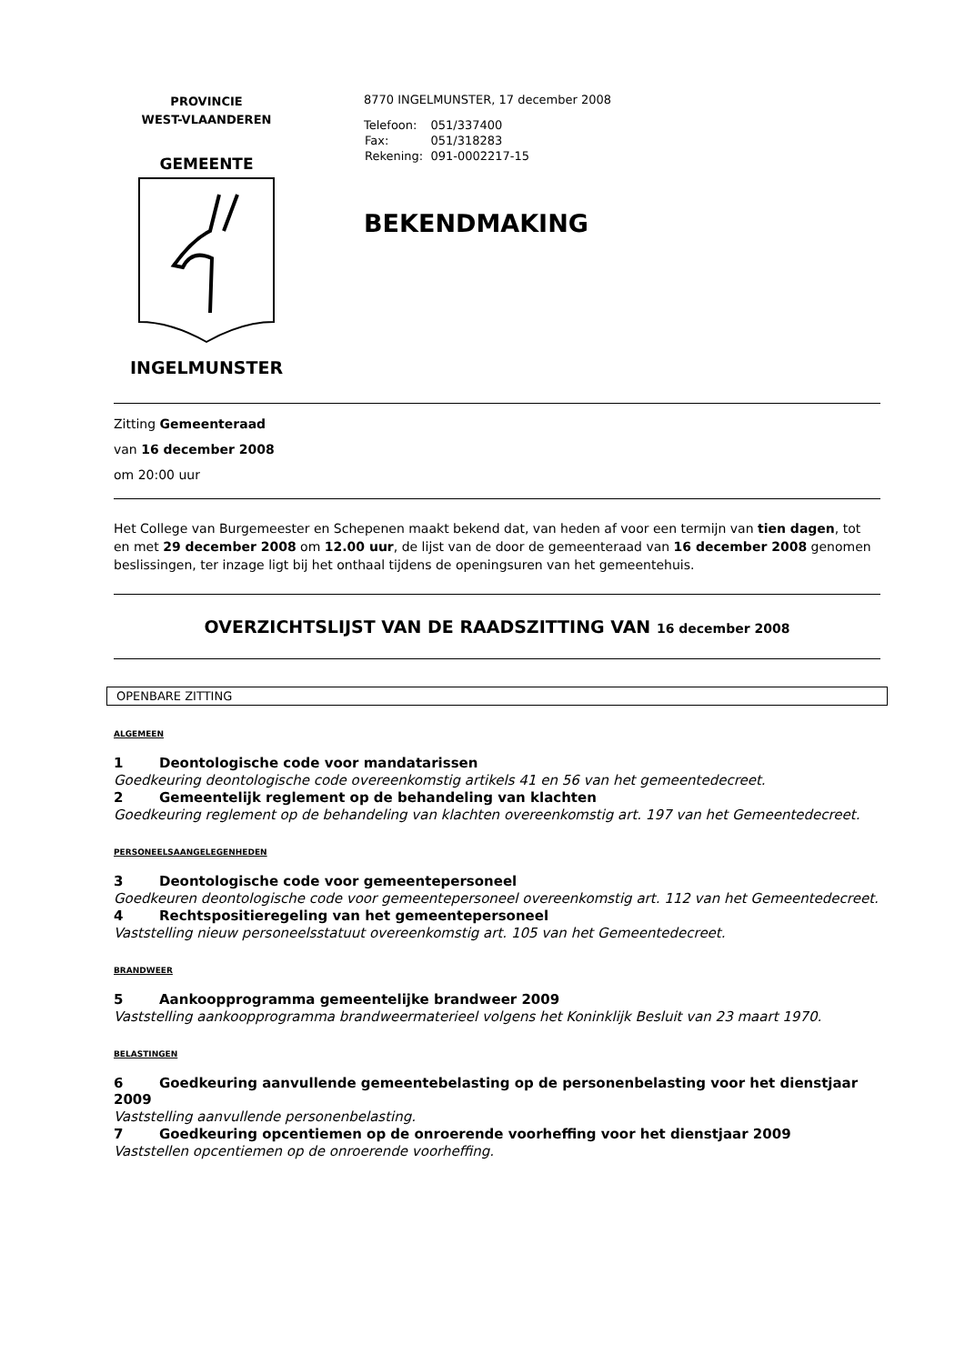PROVINCIE
WEST-VLAANDEREN
GEMEENTE
INGELMUNSTER
8770 INGELMUNSTER, 17 december 2008
| Telefoon: | 051/337400 |
| Fax: | 051/318283 |
| Rekening: | 091-0002217-15 |
BEKENDMAKING
Zitting Gemeenteraad
van 16 december 2008
om 20:00 uur
Het College van Burgemeester en Schepenen maakt bekend dat, van heden af voor een termijn van tien dagen, tot en met 29 december 2008 om 12.00 uur, de lijst van de door de gemeenteraad van 16 december 2008 genomen beslissingen, ter inzage ligt bij het onthaal tijdens de openingsuren van het gemeentehuis.
OVERZICHTSLIJST VAN DE RAADSZITTING VAN 16 december 2008
OPENBARE ZITTING
ALGEMEEN
1 Deontologische code voor mandatarissen
Goedkeuring deontologische code overeenkomstig artikels 41 en 56 van het gemeentedecreet.
2 Gemeentelijk reglement op de behandeling van klachten
Goedkeuring reglement op de behandeling van klachten overeenkomstig art. 197 van het Gemeentedecreet.
PERSONEELSAANGELEGENHEDEN
3 Deontologische code voor gemeentepersoneel
Goedkeuren deontologische code voor gemeentepersoneel overeenkomstig art. 112 van het Gemeentedecreet.
4 Rechtspositieregeling van het gemeentepersoneel
Vaststelling nieuw personeelsstatuut overeenkomstig art. 105 van het Gemeentedecreet.
BRANDWEER
5 Aankoopprogramma gemeentelijke brandweer 2009
Vaststelling aankoopprogramma brandweermaterieel volgens het Koninklijk Besluit van 23 maart 1970.
BELASTINGEN
6 Goedkeuring aanvullende gemeentebelasting op de personenbelasting voor het dienstjaar 2009
Vaststelling aanvullende personenbelasting.
7 Goedkeuring opcentiemen op de onroerende voorheffing voor het dienstjaar 2009
Vaststellen opcentiemen op de onroerende voorheffing.